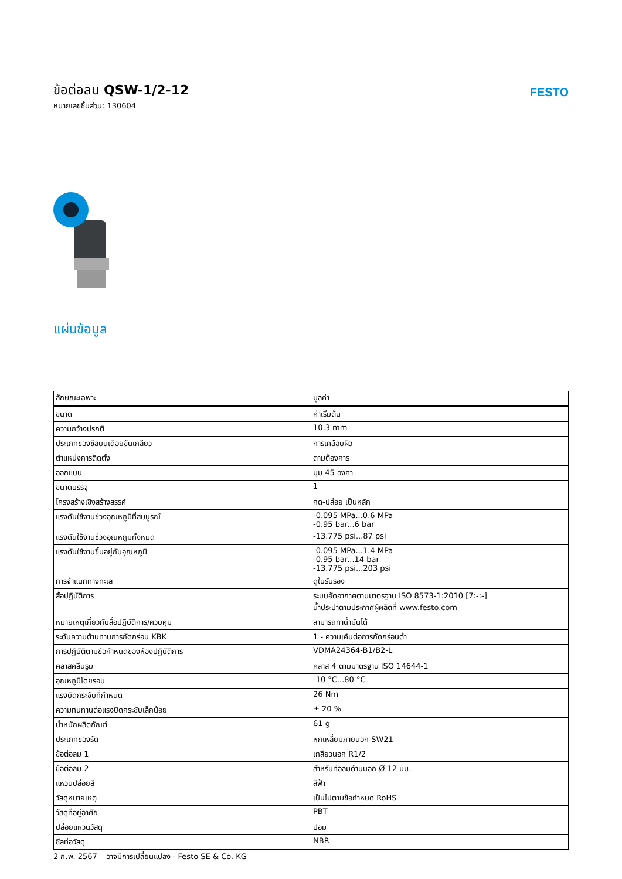ข้อต่อลม QSW-1/2-12
หมายเลขชิ้นส่วน: 130604
FESTO
แผ่นข้อมูล
| ลักษณะเฉพาะ | มูลค่า |
| --- | --- |
| ขนาด | ค่าเริ่มต้น |
| ความกว้างปรกติ | 10.3 mm |
| ประเภทของซีลบนเดือยขันเกลียว | การเคลือบผิว |
| ตำแหน่งการติดตั้ง | ตามต้องการ |
| ออกแบบ | มุม 45 องศา |
| ขนาดบรรจุ | 1 |
| โครงสร้างเชิงสร้างสรรค์ | กด-ปล่อย เป็นหลัก |
| แรงดันใช้งานช่วงอุณหภูมิที่สมบูรณ์ | -0.095 MPa...0.6 MPa -0.95 bar...6 bar |
| แรงดันใช้งานช่วงอุณหภูมทั้งหมด | -13.775 psi...87 psi |
| แรงดันใช้งานขึ้นอยู่กับอุณหภูมิ | -0.095 MPa...1.4 MPa -0.95 bar...14 bar -13.775 psi...203 psi |
| การจำแนกทางทะเล | ดูใบรับรอง |
| สื่อปฏิบัติการ | ระบบอัดอากาศตามมาตรฐาน ISO 8573-1:2010 [7:-:-] น้ำประปาตามประกาศผู้ผลิตที่ www.festo.com |
| หมายเหตุเกี่ยวกับสื่อปฏิบัติการ/ควบคุม | สามารถทาน้ำมันได้ |
| ระดับความต้านทานการกัดกร่อน KBK | 1 - ความเค้นต่อการกัดกร่อนต่ำ |
| การปฏิบัติตามข้อกำหนดของห้องปฏิบัติการ | VDMA24364-B1/B2-L |
| คลาสคลีนรูม | คลาส 4 ตามมาตรฐาน ISO 14644-1 |
| อุณหภูมิโดยรอบ | -10 °C...80 °C |
| แรงบิดกระชับที่กำหนด | 26 Nm |
| ความทนทานต่อแรงบิดกระชับเล็กน้อย | ± 20 % |
| น้ำหนักผลิตภัณฑ์ | 61 g |
| ประเภทของรัด | หกเหลี่ยมภายนอก SW21 |
| ข้อต่อลม 1 | เกลียวนอก R1/2 |
| ข้อต่อลม 2 | สำหรับท่อลมด้านนอก Ø 12 มม. |
| แหวนปล่อยสี | สีฟ้า |
| วัสดุหมายเหตุ | เป็นไปตามข้อกำหนด RoHS |
| วัสดุที่อยู่อาศัย | PBT |
| ปล่อยแหวนวัสดุ | ปอม |
| ซีลท่อวัสดุ | NBR |
2 ก.พ. 2567 – อาจมีการเปลี่ยนแปลง - Festo SE & Co. KG